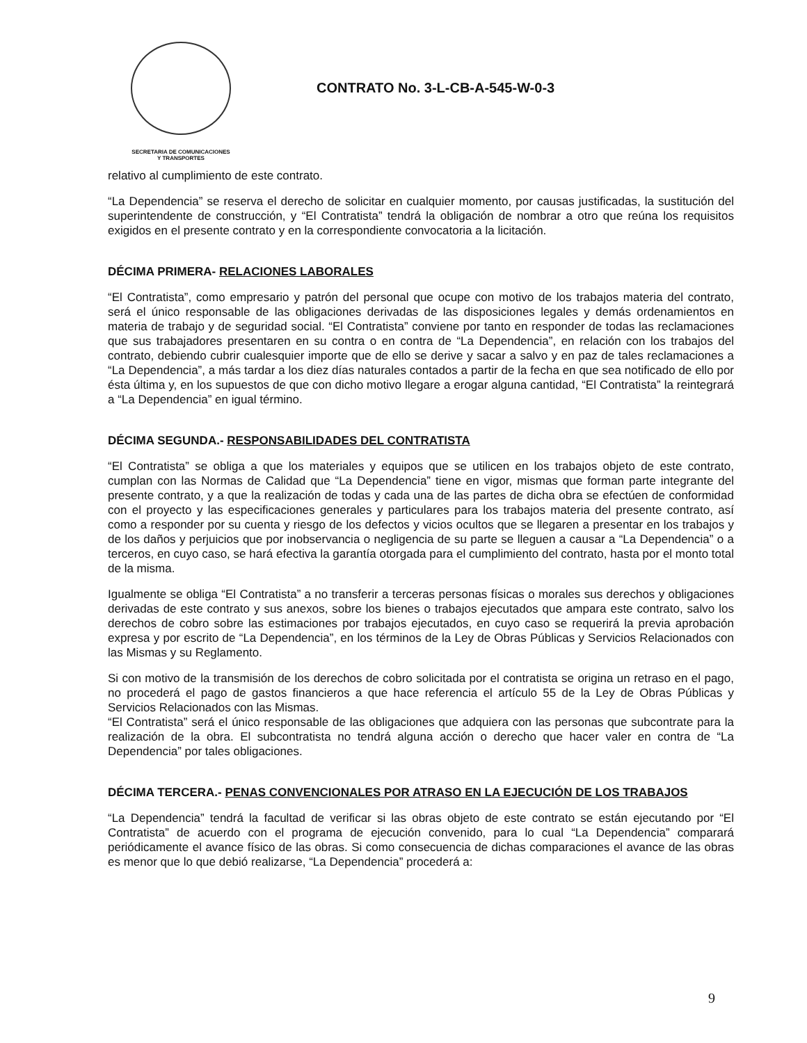SECRETARIA DE COMUNICACIONES
Y TRANSPORTES
CONTRATO No. 3-L-CB-A-545-W-0-3
relativo al cumplimiento de este contrato.
“La Dependencia” se reserva el derecho de solicitar en cualquier momento, por causas justificadas, la sustitución del superintendente de construcción, y “El Contratista” tendrá la obligación de nombrar a otro que reúna los requisitos exigidos en el presente contrato y en la correspondiente convocatoria a la licitación.
DÉCIMA PRIMERA- RELACIONES LABORALES
“El Contratista”, como empresario y patrón del personal que ocupe con motivo de los trabajos materia del contrato, será el único responsable de las obligaciones derivadas de las disposiciones legales y demás ordenamientos en materia de trabajo y de seguridad social. “El Contratista” conviene por tanto en responder de todas las reclamaciones que sus trabajadores presentaren en su contra o en contra de “La Dependencia”, en relación con los trabajos del contrato, debiendo cubrir cualesquier importe que de ello se derive y sacar a salvo y en paz de tales reclamaciones a “La Dependencia”, a más tardar a los diez días naturales contados a partir de la fecha en que sea notificado de ello por ésta última y, en los supuestos de que con dicho motivo llegare a erogar alguna cantidad, “El Contratista” la reintegrará a “La Dependencia” en igual término.
DÉCIMA SEGUNDA.- RESPONSABILIDADES DEL CONTRATISTA
“El Contratista” se obliga a que los materiales y equipos que se utilicen en los trabajos objeto de este contrato, cumplan con las Normas de Calidad que “La Dependencia” tiene en vigor, mismas que forman parte integrante del presente contrato, y a que la realización de todas y cada una de las partes de dicha obra se efectúen de conformidad con el proyecto y las especificaciones generales y particulares para los trabajos materia del presente contrato, así como a responder por su cuenta y riesgo de los defectos y vicios ocultos que se llegaren a presentar en los trabajos y de los daños y perjuicios que por inobservancia o negligencia de su parte se lleguen a causar a “La Dependencia” o a terceros, en cuyo caso, se hará efectiva la garantía otorgada para el cumplimiento del contrato, hasta por el monto total de la misma.
Igualmente se obliga “El Contratista” a no transferir a terceras personas físicas o morales sus derechos y obligaciones derivadas de este contrato y sus anexos, sobre los bienes o trabajos ejecutados que ampara este contrato, salvo los derechos de cobro sobre las estimaciones por trabajos ejecutados, en cuyo caso se requerirá la previa aprobación expresa y por escrito de “La Dependencia”, en los términos de la Ley de Obras Públicas y Servicios Relacionados con las Mismas y su Reglamento.
Si con motivo de la transmisión de los derechos de cobro solicitada por el contratista se origina un retraso en el pago, no procederá el pago de gastos financieros a que hace referencia el artículo 55 de la Ley de Obras Públicas y Servicios Relacionados con las Mismas.
“El Contratista” será el único responsable de las obligaciones que adquiera con las personas que subcontrate para la realización de la obra. El subcontratista no tendrá alguna acción o derecho que hacer valer en contra de “La Dependencia” por tales obligaciones.
DÉCIMA TERCERA.- PENAS CONVENCIONALES POR ATRASO EN LA EJECUCIÓN DE LOS TRABAJOS
“La Dependencia” tendrá la facultad de verificar si las obras objeto de este contrato se están ejecutando por “El Contratista” de acuerdo con el programa de ejecución convenido, para lo cual “La Dependencia” comparará periódicamente el avance físico de las obras. Si como consecuencia de dichas comparaciones el avance de las obras es menor que lo que debió realizarse, “La Dependencia” procederá a:
9